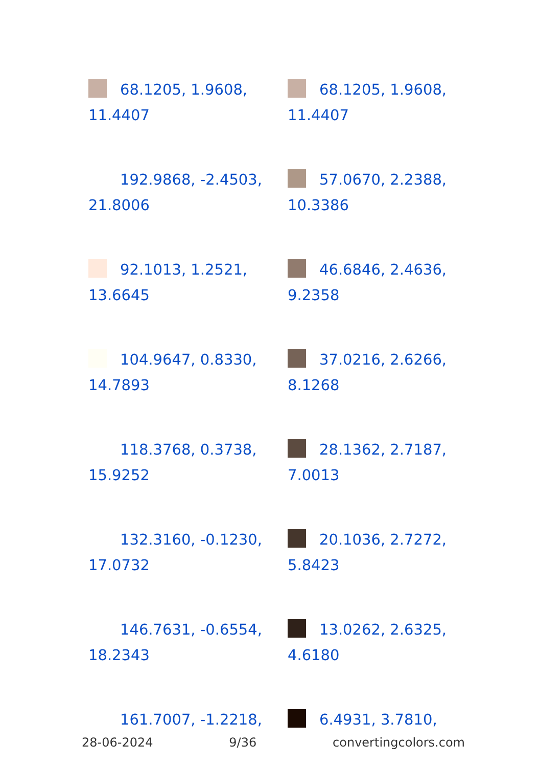68.1205, 1.9608, 11.4407
68.1205, 1.9608, 11.4407
192.9868, -2.4503, 21.8006
57.0670, 2.2388, 10.3386
92.1013, 1.2521, 13.6645
46.6846, 2.4636, 9.2358
104.9647, 0.8330, 14.7893
37.0216, 2.6266, 8.1268
118.3768, 0.3738, 15.9252
28.1362, 2.7187, 7.0013
132.3160, -0.1230, 17.0732
20.1036, 2.7272, 5.8423
146.7631, -0.6554, 18.2343
13.0262, 2.6325, 4.6180
161.7007, -1.2218,
6.4931, 3.7810,
28-06-2024 9/36 convertingcolors.com